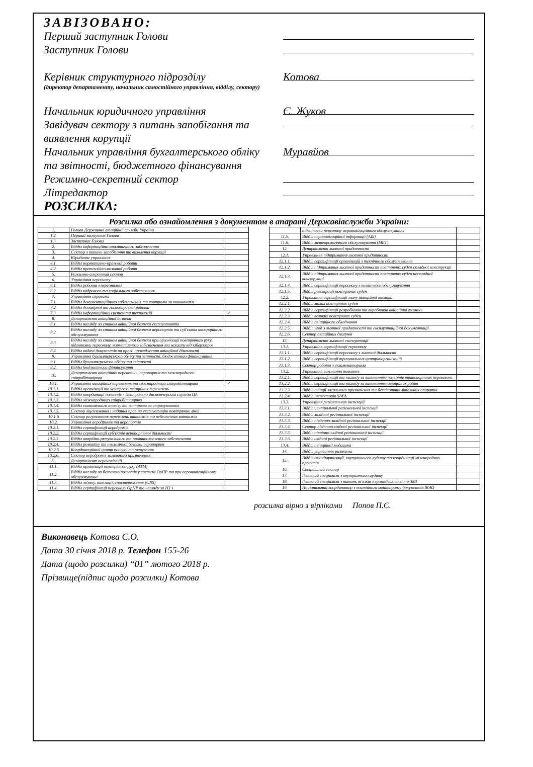ЗАВІЗОВАНО:
Перший заступник Голови
Заступник Голови
Керівник структурного підрозділу
(директор департаменту, начальник самостійного управління, відділу, сектору)
Котова
Начальник юридичного управління
Є. Жуков
Завідувач сектору з питань запобігання та виявлення корупції
Начальник управління бухгалтерського обліку та звітності, бюджетного фінансування
Муравйов
Режимно-секретний сектор
Літредактор
РОЗСИЛКА:
Розсилка або ознайомлення з документом в апараті Державіаслужби України:
| 1. | Голова Державної авіаційної служби України | |
| 1.2. | Перший заступник Голови | |
| 1.3. | Заступник Голови | |
| 2. | Відділ інформаційно-аналітичного забезпечення | |
| 3. | Сектор з питань запобігання та виявлення корупції | |
| 4. | Юридичне управління | |
| 4.1. | Відділ нормативно-правової роботи | |
| 4.2. | Відділ претензійно-позовної роботи | |
| 5. | Режимно-секретний сектор | |
| 6. | Управління персоналу | |
| 6.1. | Відділ роботи з персоналом | |
| 6.2. | Відділ кадрового та соціального забезпечення | |
| 7. | Управління справами | |
| 7.1. | Відділ документаційного забезпечення та контролю за виконанням | |
| 7.2. | Відділ договірної та господарської роботи | |
| 7.3. | Відділ інформаційних систем та технологій | ✓ |
| 8. | Департамент авіаційної безпеки | |
| 8.1. | Відділ нагляду за станом авіаційної безпеки експлуатантів | |
| 8.2. | Відділ нагляду за станом авіаційної безпеки аеропортів та суб'єктів комерційного обслуговування | |
| 8.3. | Відділ нагляду за станом авіаційної безпеки при організації повітряного руху, підготовки персоналу, нормативного забезпечення та захисту від кіберзагроз | |
| 8.4. | Відділ видачі документів на право провадження авіаційної діяльності | |
| 9. | Управління бухгалтерського обліку та звітності, бюджетного фінансування | |
| 9.1. | Відділ бухгалтерського обліку та звітності | |
| 9.2. | Відділ бюджетного фінансування | |
| 10. | Департамент авіаційних перевезень, аеропортів та міжнародного співробітництва | |
| 10.1. | Управління авіаційних перевезень та міжнародного співробітництва | ✓ |
| 10.1.1. | Відділ організації та контролю авіаційних перевезень | |
| 10.1.2. | Відділ координації польотів - Центральна диспетчерська служба ЦА | |
| 10.1.3. | Відділ міжнародного співробітництва | |
| 10.1.4. | Відділ економічного аналізу та контролю за страхуванням | |
| 10.1.5. | Сектор ліцензування і надання прав на експлуатацію повітряних ліній | |
| 10.1.6 | Сектор регулювання перевезень вантажів та небезпечних вантажів | |
| 10.2. | Управління аеродромів та аеропортів | |
| 10.2.1. | Відділ сертифікації аеродромів | |
| 10.2.2. | Відділ сертифікації суб'єктів аеропортової діяльності | |
| 10.2.3. | Відділ аварійно-рятувального та протипожежного забезпечення | |
| 10.2.4. | Відділ розвитку та екологічної безпеки аеропортів | |
| 10.2.5 | Координаційний центр пошуку та рятування | |
| 10.2.6. | Сектор аеродромів загального призначення | |
| 11. | Департамент аеронавігації | |
| 11.1. | Відділ організації повітряного руху (АТМ) | |
| 11.2. | Відділ нагляду за безпекою польотів у системі ОрПР та при аеронавігаційному обслуговуванні | |
| 11.3. | Відділ зв'язку, навігації, спостереження (CNS) | |
| 11.4. | Відділ сертифікації персоналу ОрПР та нагляду за НЗ з | |
| | підготовки персоналу аеронавігаційного обслуговування | |
| 11.5. | Відділ аеронавігаційної інформації (AIS) | |
| 11.6. | Відділ метеорологічного обслуговування (МЕТ) | |
| 12. | Департамент льотної придатності | |
| 12.1. | Управління підтримання льотної придатності | |
| 12.1.1. | Відділ сертифікації організацій з технічного обслуговування | |
| 12.1.2. | Відділ підтримання льотної придатності повітряних суден складної конструкції | |
| 12.1.3. | Відділ підтримання льотної придатності повітряних суден нескладної конструкції | |
| 12.1.4. | Відділ сертифікації персоналу з технічного обслуговування | |
| 12.1.5. | Відділ реєстрації повітряних суден | |
| 12.2. | Управління сертифікації типу авіаційної техніки | |
| 12.2.1. | Відділ малих повітряних суден | |
| 12.2.2. | Відділ сертифікації розробників та виробників авіаційної техніки | |
| 12.2.3. | Відділ великих повітряних суден | |
| 12.2.4. | Відділ авіаційного обладнання | |
| 12.2.5. | Відділ угод з льотної придатності та експлуатаційної документації | |
| 12.2.6. | Сектор авіаційних двигунів | |
| 13. | Департамент льотної експлуатації | |
| 13.1. | Управління сертифікації персоналу | |
| 13.1.1. | Відділ сертифікації персоналу з льотної діяльності | |
| 13.1.2. | Відділ сертифікації тренувальних центрів/організацій | |
| 13.1.3. | Сектор роботи з екзаменаторами | |
| 13.2. | Управління виконання польотів | |
| 13.2.1. | Відділ сертифікації та нагляду за виконанням польотів транспортних перевезень | |
| 13.2.2. | Відділ сертифікації та нагляду за виконанням авіаційних робіт | |
| 13.2.3. | Відділ авіації загального призначення та безпілотних літальних апаратів | |
| 13.2.4. | Відділ інспекторів SAFA | |
| 13.3. | Управління регіональних інспекцій | |
| 13.3.1. | Відділ центральної регіональної інспекції | |
| 13.3.2. | Відділ західної регіональної інспекції | |
| 13.3.3. | Відділ південно-західної регіональної інспекції | |
| 13.3.4. | Сектор південно-східної регіональної інспекції | |
| 13.3.5. | Відділ північно-східної регіональної інспекції | |
| 13.3.6. | Відділ східної регіональної інспекції | |
| 13.4. | Відділ авіаційної медицини | |
| 14. | Відділ управління ризиками | |
| 15. | Відділ стандартизації, внутрішнього аудиту та координації міжнародних проектів | |
| 16. | Спеціальний сектор | |
| 17. | Головний спеціаліст з внутрішнього аудиту | |
| 18. | Головний спеціаліст з питань зв'язків з громадськістю та ЗМІ | |
| 19. | Національний координатор з постійного моніторингу документів ІКАО | |
розсилка вірно з вірліками Попов П.С.
Виконавець Котова С.О.
Дата 30 січня 2018 р. Телефон 155-26
Дата (щодо розсилки) “01” лютого 2018 р.
Прізвище(підпис щодо розсилки) Котова